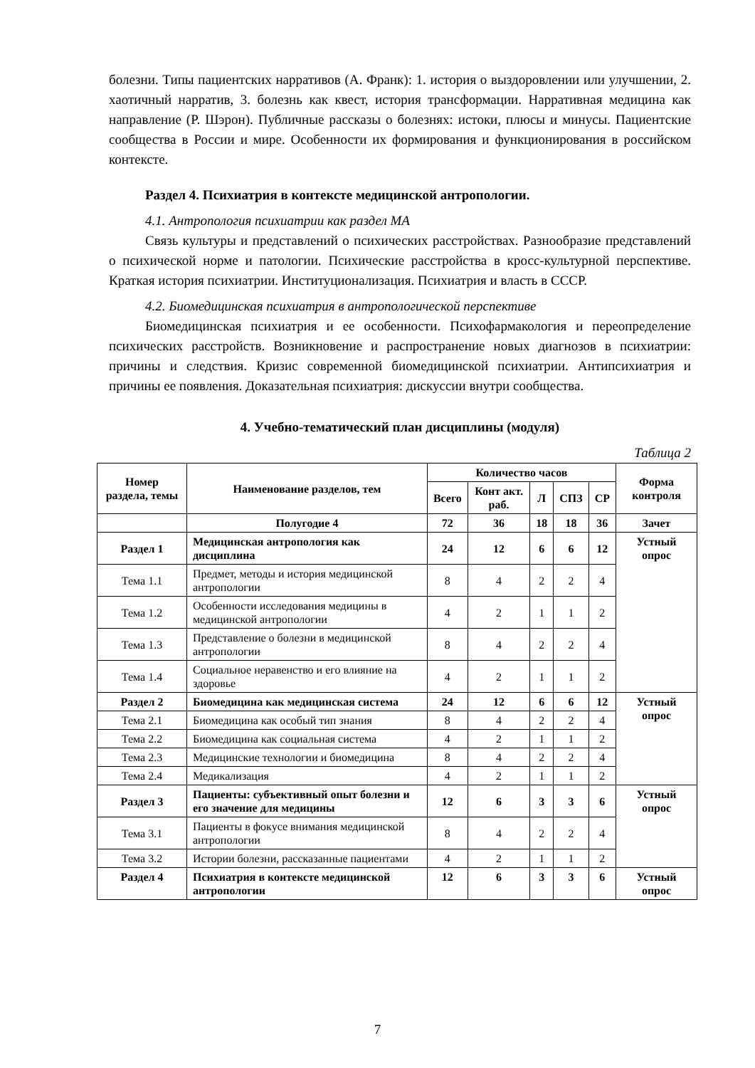болезни. Типы пациентских нарративов (А. Франк): 1. история о выздоровлении или улучшении, 2. хаотичный нарратив, 3. болезнь как квест, история трансформации. Нарративная медицина как направление (Р. Шэрон). Публичные рассказы о болезнях: истоки, плюсы и минусы. Пациентские сообщества в России и мире. Особенности их формирования и функционирования в российском контексте.
Раздел 4. Психиатрия в контексте медицинской антропологии.
4.1. Антропология психиатрии как раздел МА
Связь культуры и представлений о психических расстройствах. Разнообразие представлений о психической норме и патологии. Психические расстройства в кросс-культурной перспективе. Краткая история психиатрии. Институционализация. Психиатрия и власть в СССР.
4.2. Биомедицинская психиатрия в антропологической перспективе
Биомедицинская психиатрия и ее особенности. Психофармакология и переопределение психических расстройств. Возникновение и распространение новых диагнозов в психиатрии: причины и следствия. Кризис современной биомедицинской психиатрии. Антипсихиатрия и причины ее появления. Доказательная психиатрия: дискуссии внутри сообщества.
4. Учебно-тематический план дисциплины (модуля)
Таблица 2
| Номер раздела, темы | Наименование разделов, тем | Количество часов | | | | | Форма контроля |
| --- | --- | --- | --- | --- | --- | --- | --- |
| | | Всего | Конт акт. раб. | Л | СПЗ | СР | |
| | Полугодие 4 | 72 | 36 | 18 | 18 | 36 | Зачет |
| Раздел 1 | Медицинская антропология как дисциплина | 24 | 12 | 6 | 6 | 12 | Устный опрос |
| Тема 1.1 | Предмет, методы и история медицинской антропологии | 8 | 4 | 2 | 2 | 4 | |
| Тема 1.2 | Особенности исследования медицины в медицинской антропологии | 4 | 2 | 1 | 1 | 2 | |
| Тема 1.3 | Представление о болезни в медицинской антропологии | 8 | 4 | 2 | 2 | 4 | |
| Тема 1.4 | Социальное неравенство и его влияние на здоровье | 4 | 2 | 1 | 1 | 2 | |
| Раздел 2 | Биомедицина как медицинская система | 24 | 12 | 6 | 6 | 12 | Устный опрос |
| Тема 2.1 | Биомедицина как особый тип знания | 8 | 4 | 2 | 2 | 4 | |
| Тема 2.2 | Биомедицина как социальная система | 4 | 2 | 1 | 1 | 2 | |
| Тема 2.3 | Медицинские технологии и биомедицина | 8 | 4 | 2 | 2 | 4 | |
| Тема 2.4 | Медикализация | 4 | 2 | 1 | 1 | 2 | |
| Раздел 3 | Пациенты: субъективный опыт болезни и его значение для медицины | 12 | 6 | 3 | 3 | 6 | Устный опрос |
| Тема 3.1 | Пациенты в фокусе внимания медицинской антропологии | 8 | 4 | 2 | 2 | 4 | |
| Тема 3.2 | Истории болезни, рассказанные пациентами | 4 | 2 | 1 | 1 | 2 | |
| Раздел 4 | Психиатрия в контексте медицинской антропологии | 12 | 6 | 3 | 3 | 6 | Устный опрос |
7